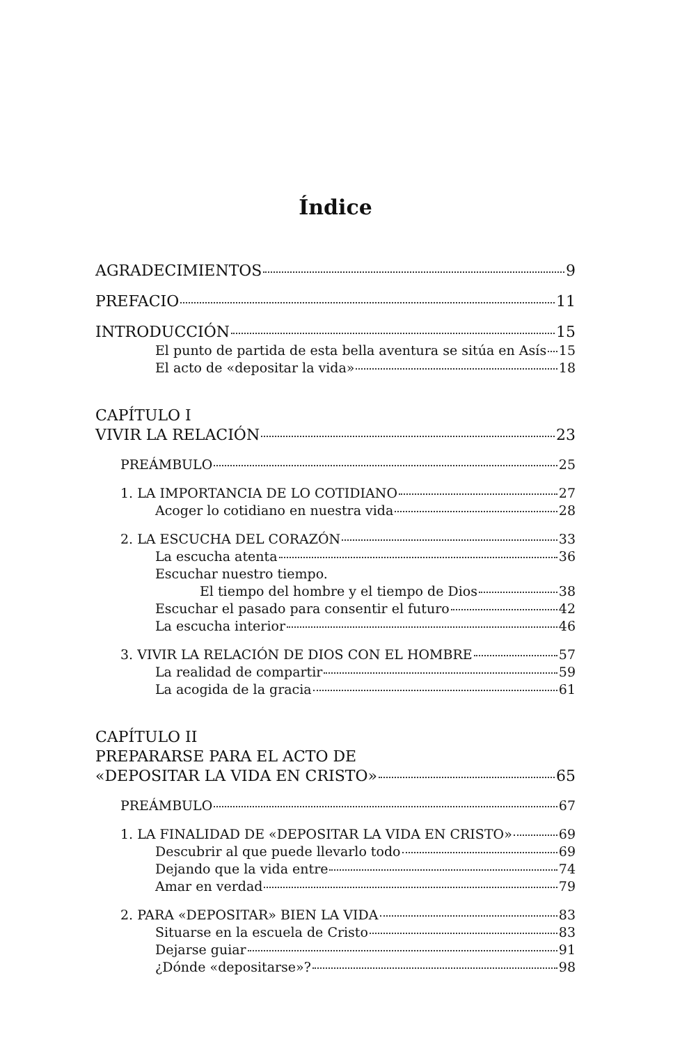Índice
AGRADECIMIENTOS 9
PREFACIO 11
INTRODUCCIÓN 15
El punto de partida de esta bella aventura se sitúa en Asís 15
El acto de «depositar la vida» 18
CAPÍTULO I
VIVIR LA RELACIÓN 23
PREÁMBULO 25
1. LA IMPORTANCIA DE LO COTIDIANO 27
Acoger lo cotidiano en nuestra vida 28
2. LA ESCUCHA DEL CORAZÓN 33
La escucha atenta 36
Escuchar nuestro tiempo.
El tiempo del hombre y el tiempo de Dios 38
Escuchar el pasado para consentir el futuro 42
La escucha interior 46
3. VIVIR LA RELACIÓN DE DIOS CON EL HOMBRE 57
La realidad de compartir 59
La acogida de la gracia 61
CAPÍTULO II
PREPARARSE PARA EL ACTO DE
«DEPOSITAR LA VIDA EN CRISTO» 65
PREÁMBULO 67
1. LA FINALIDAD DE «DEPOSITAR LA VIDA EN CRISTO» 69
Descubrir al que puede llevarlo todo 69
Dejando que la vida entre 74
Amar en verdad 79
2. PARA «DEPOSITAR» BIEN LA VIDA 83
Situarse en la escuela de Cristo 83
Dejarse guiar 91
¿Dónde «depositarse»? 98